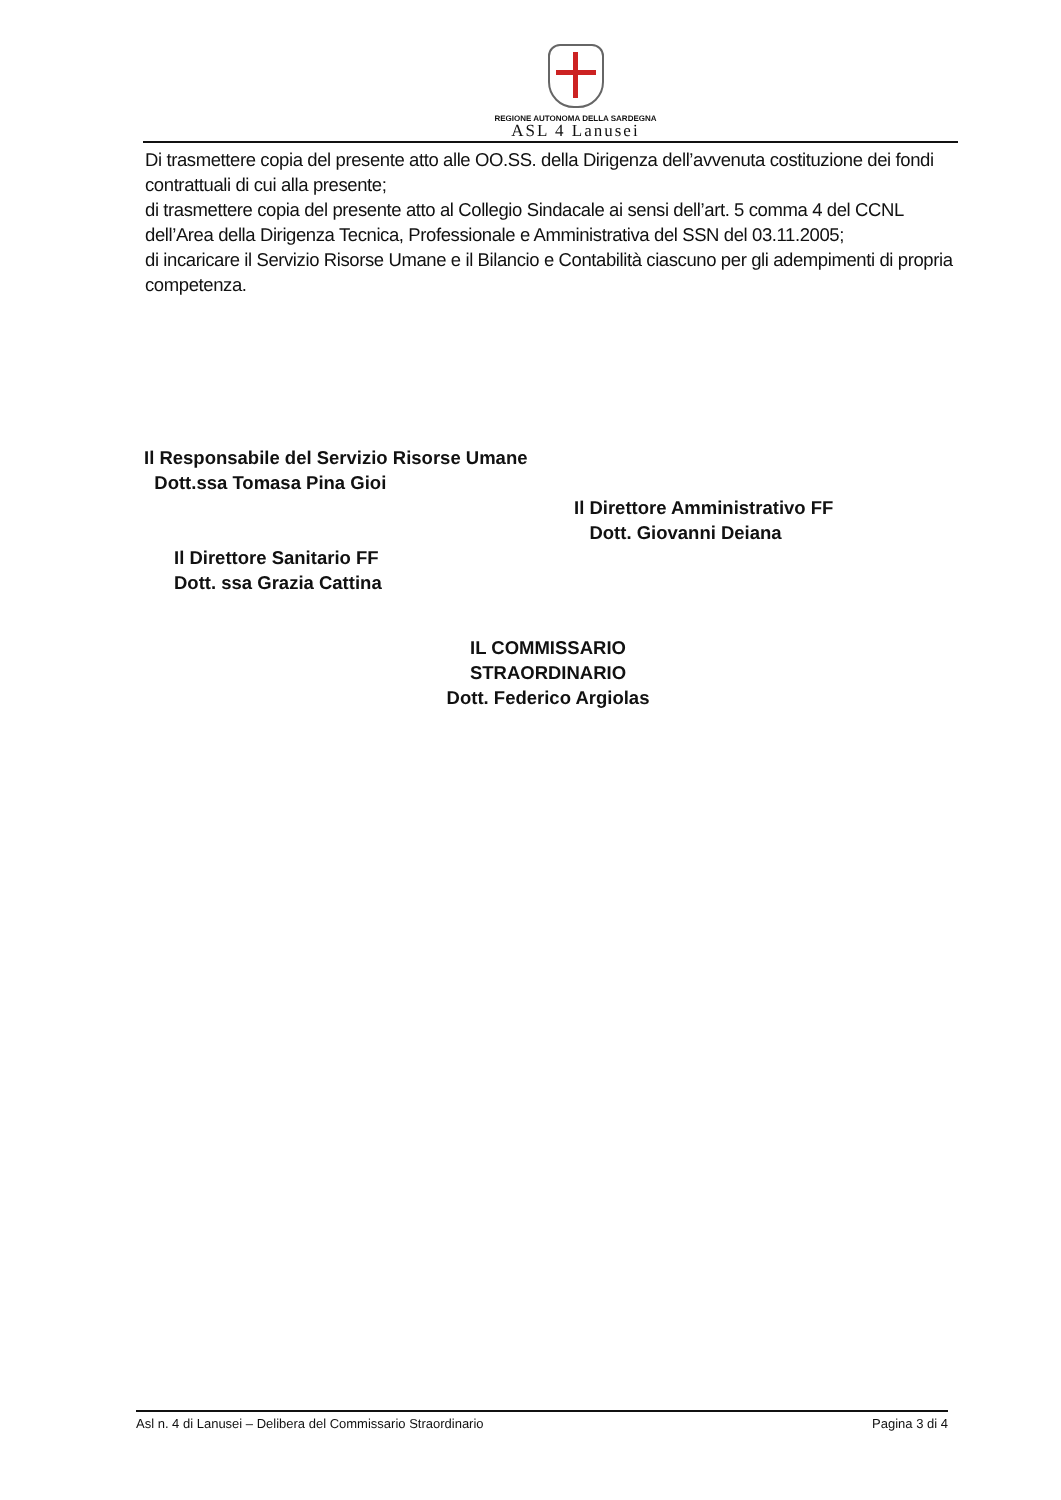REGIONE AUTONOMA DELLA SARDEGNA
ASL 4 Lanusei
Di trasmettere copia del presente atto alle OO.SS. della Dirigenza dell’avvenuta costituzione dei fondi contrattuali di cui alla presente;
di trasmettere copia del presente atto al Collegio Sindacale ai sensi dell’art. 5 comma 4 del CCNL dell’Area della Dirigenza Tecnica, Professionale e Amministrativa del SSN del 03.11.2005;
di incaricare il Servizio Risorse Umane e il Bilancio e Contabilità ciascuno per gli adempimenti di propria competenza.
Il Responsabile del Servizio Risorse Umane
Dott.ssa Tomasa Pina Gioi
Il Direttore Sanitario FF
Dott. ssa Grazia Cattina
Il Direttore Amministrativo FF
Dott. Giovanni Deiana
IL COMMISSARIO STRAORDINARIO
Dott. Federico Argiolas
Asl n. 4 di Lanusei – Delibera del Commissario Straordinario Pagina 3 di 4